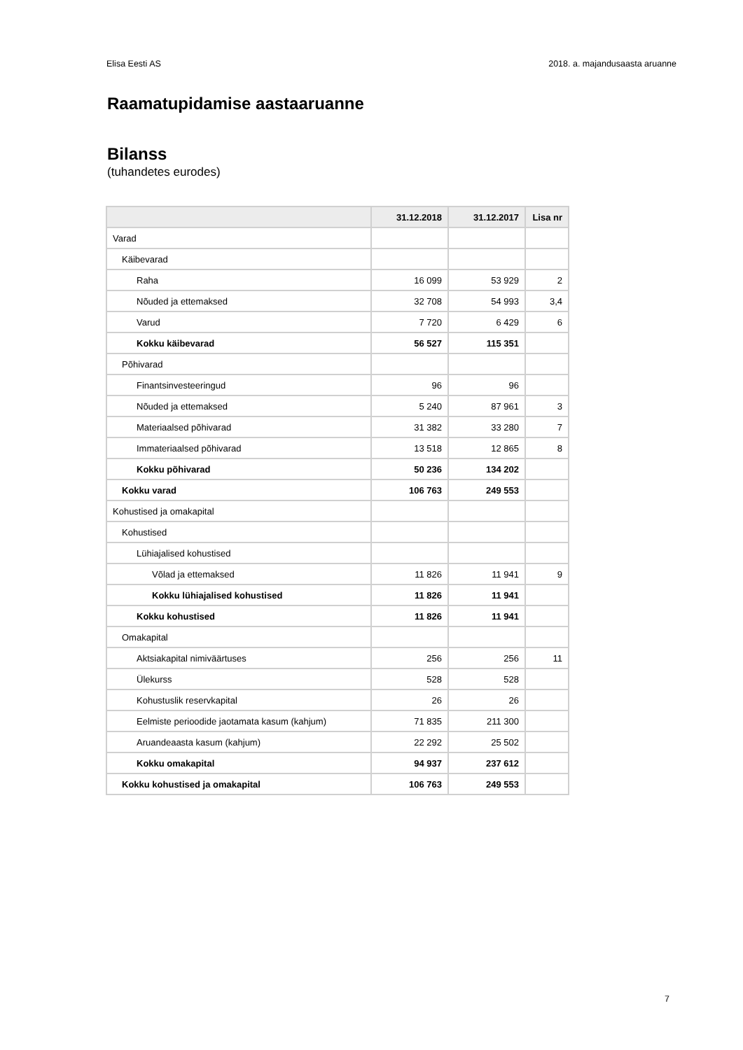Elisa Eesti AS 2018. a. majandusaasta aruanne
Raamatupidamise aastaaruanne
Bilanss
(tuhandetes eurodes)
| | 31.12.2018 | 31.12.2017 | Lisa nr |
| --- | --- | --- | --- |
| Varad | | | |
| Käibevarad | | | |
| Raha | 16 099 | 53 929 | 2 |
| Nõuded ja ettemaksed | 32 708 | 54 993 | 3,4 |
| Varud | 7 720 | 6 429 | 6 |
| Kokku käibevarad | 56 527 | 115 351 | |
| Põhivarad | | | |
| Finantsinvesteeringud | 96 | 96 | |
| Nõuded ja ettemaksed | 5 240 | 87 961 | 3 |
| Materiaalsed põhivarad | 31 382 | 33 280 | 7 |
| Immateriaalsed põhivarad | 13 518 | 12 865 | 8 |
| Kokku põhivarad | 50 236 | 134 202 | |
| Kokku varad | 106 763 | 249 553 | |
| Kohustised ja omakapital | | | |
| Kohustised | | | |
| Lühiajalised kohustised | | | |
| Võlad ja ettemaksed | 11 826 | 11 941 | 9 |
| Kokku lühiajalised kohustised | 11 826 | 11 941 | |
| Kokku kohustised | 11 826 | 11 941 | |
| Omakapital | | | |
| Aktsiakapital nimiväärtuses | 256 | 256 | 11 |
| Ülekurss | 528 | 528 | |
| Kohustuslik reservkapital | 26 | 26 | |
| Eelmiste perioodide jaotamata kasum (kahjum) | 71 835 | 211 300 | |
| Aruandeaasta kasum (kahjum) | 22 292 | 25 502 | |
| Kokku omakapital | 94 937 | 237 612 | |
| Kokku kohustised ja omakapital | 106 763 | 249 553 | |
7